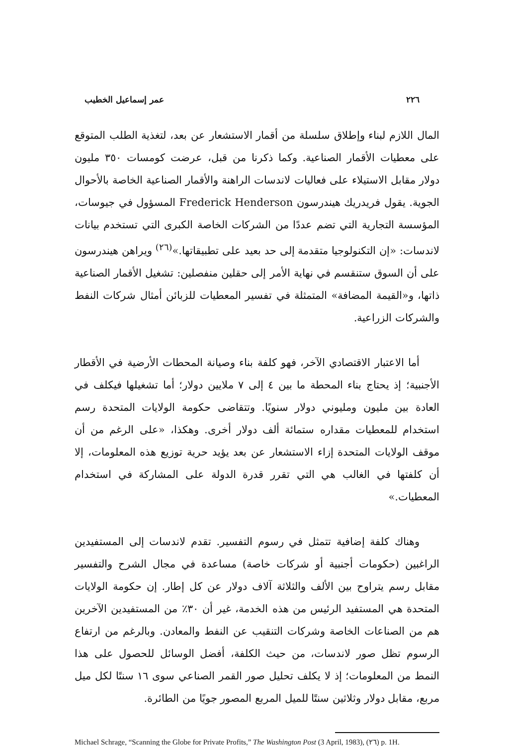٢٢٦ عمر إسماعيل الخطيب
المال اللازم لبناء وإطلاق سلسلة من أقمار الاستشعار عن بعد، لتغذية الطلب المتوقع على معطيات الأقمار الصناعية. وكما ذكرنا من قبل، عرضت كومسات ٣٥٠ مليون دولار مقابل الاستيلاء على فعاليات لاندسات الراهنة والأقمار الصناعية الخاصة بالأحوال الجوية. يقول فريدريك هيندرسون Frederick Henderson المسؤول في جيوسات، المؤسسة التجارية التي تضم عددًا من الشركات الخاصة الكبرى التي تستخدم بيانات لاندسات: «إن التكنولوجيا متقدمة إلى حد بعيد على تطبيقاتها.»<sup>(٢٦)</sup> ويراهن هيندرسون على أن السوق ستنقسم في نهاية الأمر إلى حقلين منفصلين: تشغيل الأقمار الصناعية ذاتها، و«القيمة المضافة» المتمثلة في تفسير المعطيات للزبائن أمثال شركات النفط والشركات الزراعية.
أما الاعتبار الاقتصادي الآخر، فهو كلفة بناء وصيانة المحطات الأرضية في الأقطار الأجنبية؛ إذ يحتاج بناء المحطة ما بين ٤ إلى ٧ ملايين دولار؛ أما تشغيلها فيكلف في العادة بين مليون ومليوني دولار سنويًا. وتتقاضى حكومة الولايات المتحدة رسم استخدام للمعطيات مقداره ستمائة ألف دولار أخرى. وهكذا، «على الرغم من أن موقف الولايات المتحدة إزاء الاستشعار عن بعد يؤيد حرية توزيع هذه المعلومات، إلا أن كلفتها في الغالب هي التي تقرر قدرة الدولة على المشاركة في استخدام المعطيات.»
وهناك كلفة إضافية تتمثل في رسوم التفسير. تقدم لاندسات إلى المستفيدين الراغبين (حكومات أجنبية أو شركات خاصة) مساعدة في مجال الشرح والتفسير مقابل رسم يتراوح بين الألف والثلاثة آلاف دولار عن كل إطار. إن حكومة الولايات المتحدة هي المستفيد الرئيس من هذه الخدمة، غير أن ٣٠٪ من المستفيدين الآخرين هم من الصناعات الخاصة وشركات التنقيب عن النفط والمعادن. وبالرغم من ارتفاع الرسوم تظل صور لاندسات، من حيث الكلفة، أفضل الوسائل للحصول على هذا النمط من المعلومات؛ إذ لا يكلف تحليل صور القمر الصناعي سوى ١٦ سنتًا لكل ميل مربع، مقابل دولار وثلاثين سنتًا للميل المربع المصور جويًا من الطائرة.
Michael Schrage, “Scanning the Globe for Private Profits,” The Washington Post (3 April, 1983), (٢٦) p. 1H.